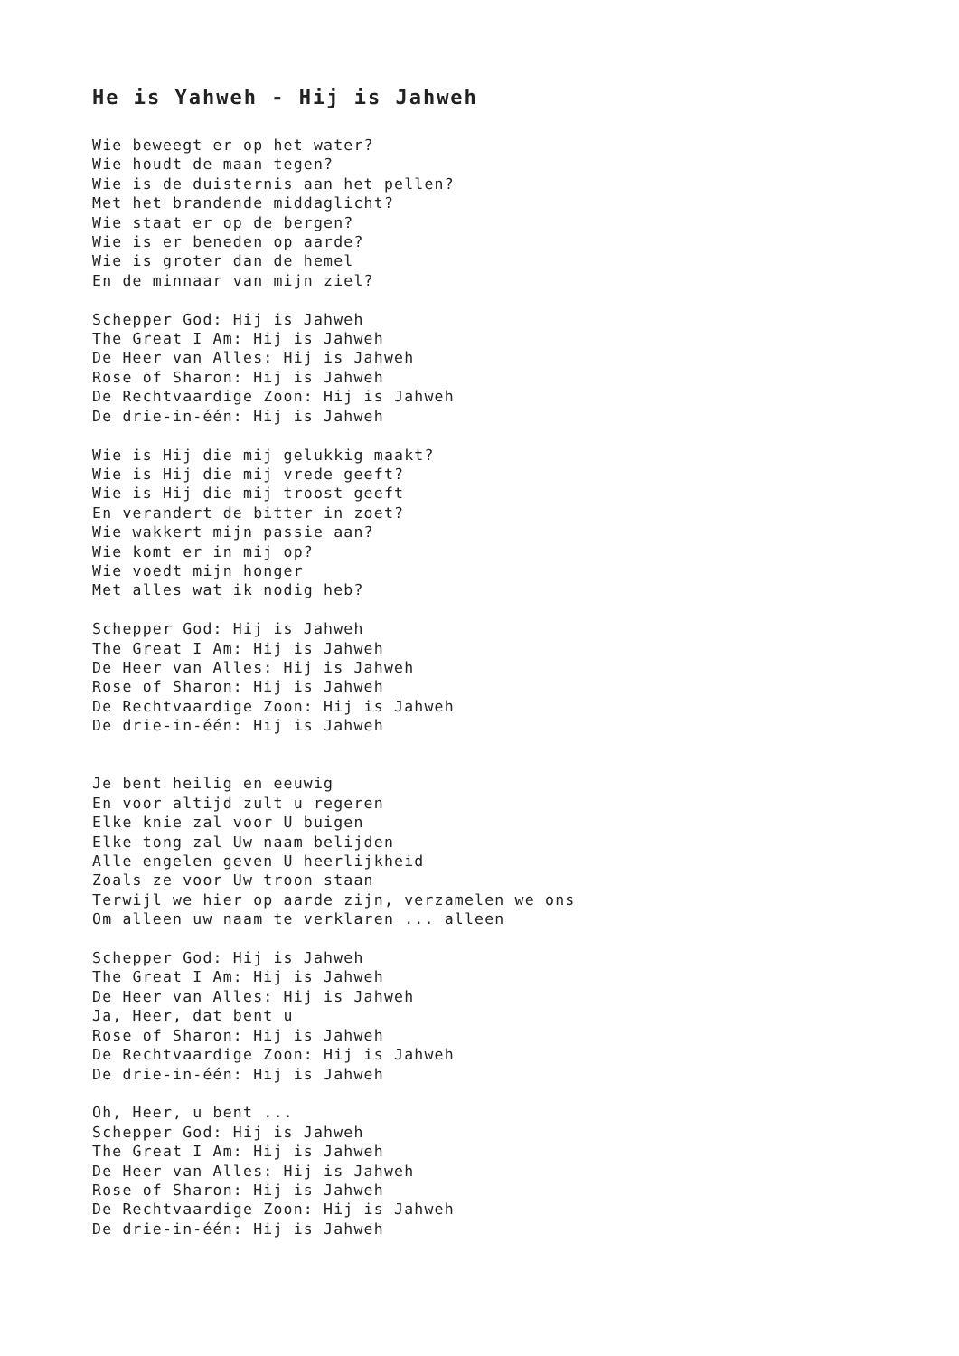He is Yahweh - Hij is Jahweh
Wie beweegt er op het water?
Wie houdt de maan tegen?
Wie is de duisternis aan het pellen?
Met het brandende middaglicht?
Wie staat er op de bergen?
Wie is er beneden op aarde?
Wie is groter dan de hemel
En de minnaar van mijn ziel?

Schepper God: Hij is Jahweh
The Great I Am: Hij is Jahweh
De Heer van Alles: Hij is Jahweh
Rose of Sharon: Hij is Jahweh
De Rechtvaardige Zoon: Hij is Jahweh
De drie-in-één: Hij is Jahweh

Wie is Hij die mij gelukkig maakt?
Wie is Hij die mij vrede geeft?
Wie is Hij die mij troost geeft
En verandert de bitter in zoet?
Wie wakkert mijn passie aan?
Wie komt er in mij op?
Wie voedt mijn honger
Met alles wat ik nodig heb?

Schepper God: Hij is Jahweh
The Great I Am: Hij is Jahweh
De Heer van Alles: Hij is Jahweh
Rose of Sharon: Hij is Jahweh
De Rechtvaardige Zoon: Hij is Jahweh
De drie-in-één: Hij is Jahweh


Je bent heilig en eeuwig
En voor altijd zult u regeren
Elke knie zal voor U buigen
Elke tong zal Uw naam belijden
Alle engelen geven U heerlijkheid
Zoals ze voor Uw troon staan
Terwijl we hier op aarde zijn, verzamelen we ons
Om alleen uw naam te verklaren ... alleen

Schepper God: Hij is Jahweh
The Great I Am: Hij is Jahweh
De Heer van Alles: Hij is Jahweh
Ja, Heer, dat bent u
Rose of Sharon: Hij is Jahweh
De Rechtvaardige Zoon: Hij is Jahweh
De drie-in-één: Hij is Jahweh

Oh, Heer, u bent ...
Schepper God: Hij is Jahweh
The Great I Am: Hij is Jahweh
De Heer van Alles: Hij is Jahweh
Rose of Sharon: Hij is Jahweh
De Rechtvaardige Zoon: Hij is Jahweh
De drie-in-één: Hij is Jahweh